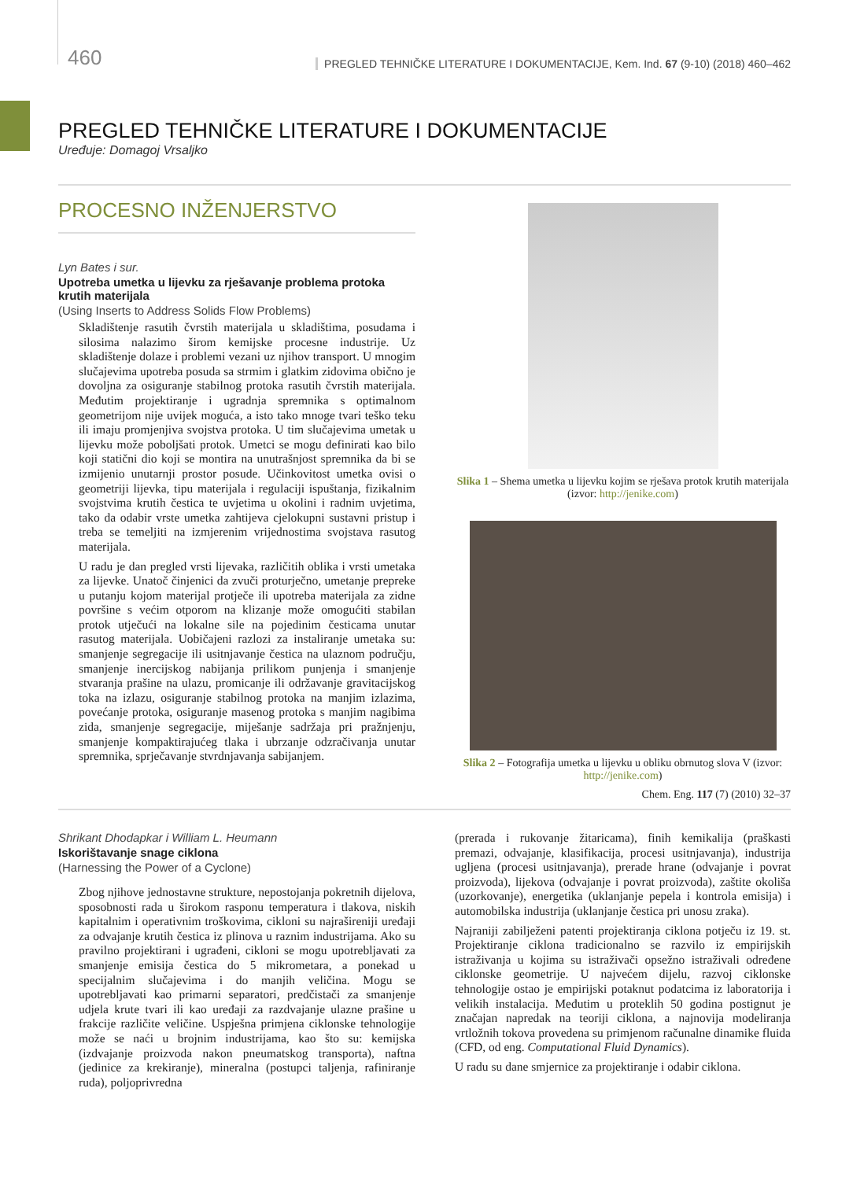460 PREGLED TEHNIČKE LITERATURE I DOKUMENTACIJE, Kem. Ind. 67 (9-10) (2018) 460–462
PREGLED TEHNIČKE LITERATURE I DOKUMENTACIJE
Uređuje: Domagoj Vrsaljko
PROCESNO INŽENJERSTVO
Lyn Bates i sur.
Upotreba umetka u lijevku za rješavanje problema protoka krutih materijala
(Using Inserts to Address Solids Flow Problems)
Skladištenje rasutih čvrstih materijala u skladištima, posudama i silosima nalazimo širom kemijske procesne industrije. Uz skladištenje dolaze i problemi vezani uz njihov transport. U mnogim slučajevima upotreba posuda sa strmim i glatkim zidovima obično je dovoljna za osiguranje stabilnog protoka rasutih čvrstih materijala. Međutim projektiranje i ugradnja spremnika s optimalnom geometrijom nije uvijek moguća, a isto tako mnoge tvari teško teku ili imaju promjenjiva svojstva protoka. U tim slučajevima umetak u lijevku može poboljšati protok. Umetci se mogu definirati kao bilo koji statični dio koji se montira na unutrašnjost spremnika da bi se izmijenio unutarnji prostor posude. Učinkovitost umetka ovisi o geometriji lijevka, tipu materijala i regulaciji ispuštanja, fizikalnim svojstvima krutih čestica te uvjetima u okolini i radnim uvjetima, tako da odabir vrste umetka zahtijeva cjelokupni sustavni pristup i treba se temeljiti na izmjerenim vrijednostima svojstava rasutog materijala.
U radu je dan pregled vrsti lijevaka, različitih oblika i vrsti umetaka za lijevke. Unatoč činjenici da zvuči proturječno, umetanje prepreke u putanju kojom materijal protječe ili upotreba materijala za zidne površine s većim otporom na klizanje može omogućiti stabilan protok utječući na lokalne sile na pojedinim česticama unutar rasutog materijala. Uobičajeni razlozi za instaliranje umetaka su: smanjenje segregacije ili usitnjavanje čestica na ulaznom području, smanjenje inercijskog nabijanja prilikom punjenja i smanjenje stvaranja prašine na ulazu, promicanje ili održavanje gravitacijskog toka na izlazu, osiguranje stabilnog protoka na manjim izlazima, povećanje protoka, osiguranje masenog protoka s manjim nagibima zida, smanjenje segregacije, miješanje sadržaja pri pražnjenju, smanjenje kompaktirajućeg tlaka i ubrzanje odzračivanja unutar spremnika, sprječavanje stvrdnjavanja sabijanjem.
Slika 1 – Shema umetka u lijevku kojim se rješava protok krutih materijala (izvor: http://jenike.com)
Slika 2 – Fotografija umetka u lijevku u obliku obrnutog slova V (izvor: http://jenike.com)
Chem. Eng. 117 (7) (2010) 32–37
Shrikant Dhodapkar i William L. Heumann
Iskorištavanje snage ciklona
(Harnessing the Power of a Cyclone)
Zbog njihove jednostavne strukture, nepostojanja pokretnih dijelova, sposobnosti rada u širokom rasponu temperatura i tlakova, niskih kapitalnim i operativnim troškovima, cikloni su najrašireniji uređaji za odvajanje krutih čestica iz plinova u raznim industrijama. Ako su pravilno projektirani i ugrađeni, cikloni se mogu upotrebljavati za smanjenje emisija čestica do 5 mikrometara, a ponekad u specijalnim slučajevima i do manjih veličina. Mogu se upotrebljavati kao primarni separatori, predčistači za smanjenje udjela krute tvari ili kao uređaji za razdvajanje ulazne prašine u frakcije različite veličine. Uspješna primjena ciklonske tehnologije može se naći u brojnim industrijama, kao što su: kemijska (izdvajanje proizvoda nakon pneumatskog transporta), naftna (jedinice za krekiranje), mineralna (postupci taljenja, rafiniranje ruda), poljoprivredna
(prerada i rukovanje žitaricama), finih kemikalija (praškasti premazi, odvajanje, klasifikacija, procesi usitnjavanja), industrija ugljena (procesi usitnjavanja), prerade hrane (odvajanje i povrat proizvoda), lijekova (odvajanje i povrat proizvoda), zaštite okoliša (uzorkovanje), energetika (uklanjanje pepela i kontrola emisija) i automobilska industrija (uklanjanje čestica pri unosu zraka).
Najraniji zabilježeni patenti projektiranja ciklona potječu iz 19. st. Projektiranje ciklona tradicionalno se razvilo iz empirijskih istraživanja u kojima su istraživači opsežno istraživali određene ciklonske geometrije. U najvećem dijelu, razvoj ciklonske tehnologije ostao je empirijski potaknut podatcima iz laboratorija i velikih instalacija. Međutim u proteklih 50 godina postignut je značajan napredak na teoriji ciklona, a najnovija modeliranja vrtložnih tokova provedena su primjenom računalne dinamike fluida (CFD, od eng. Computational Fluid Dynamics).
U radu su dane smjernice za projektiranje i odabir ciklona.